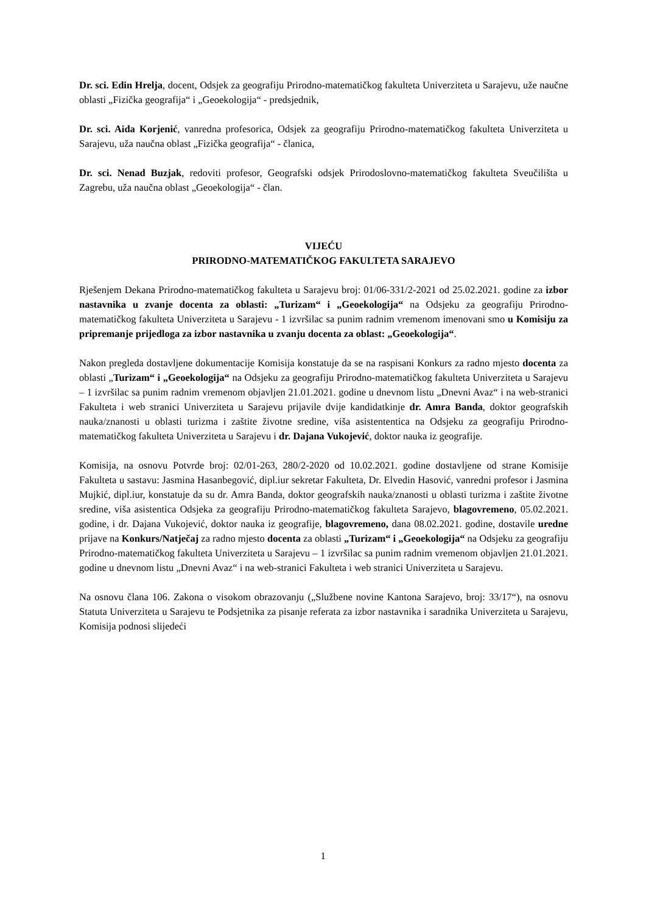Dr. sci. Edin Hrelja, docent, Odsjek za geografiju Prirodno-matematičkog fakulteta Univerziteta u Sarajevu, uže naučne oblasti „Fizička geografija“ i „Geoekologija“ - predsjednik,
Dr. sci. Aida Korjenić, vanredna profesorica, Odsjek za geografiju Prirodno-matematičkog fakulteta Univerziteta u Sarajevu, uža naučna oblast „Fizička geografija“ - članica,
Dr. sci. Nenad Buzjak, redoviti profesor, Geografski odsjek Prirodoslovno-matematičkog fakulteta Sveučilišta u Zagrebu, uža naučna oblast „Geoekologija“ - član.
VIJEĆU
PRIRODNO-MATEMATIČKOG FAKULTETA SARAJEVO
Rješenjem Dekana Prirodno-matematičkog fakulteta u Sarajevu broj: 01/06-331/2-2021 od 25.02.2021. godine za izbor nastavnika u zvanje docenta za oblasti: „Turizam“ i „Geoekologija“ na Odsjeku za geografiju Prirodno-matematičkog fakulteta Univerziteta u Sarajevu - 1 izvršilac sa punim radnim vremenom imenovani smo u Komisiju za pripremanje prijedloga za izbor nastavnika u zvanju docenta za oblast: „Geoekologija“.
Nakon pregleda dostavljene dokumentacije Komisija konstatuje da se na raspisani Konkurs za radno mjesto docenta za oblasti „Turizam“ i „Geoekologija“ na Odsjeku za geografiju Prirodno-matematičkog fakulteta Univerziteta u Sarajevu – 1 izvršilac sa punim radnim vremenom objavljen 21.01.2021. godine u dnevnom listu „Dnevni Avaz“ i na web-stranici Fakulteta i web stranici Univerziteta u Sarajevu prijavile dvije kandidatkinje dr. Amra Banda, doktor geografskih nauka/znanosti u oblasti turizma i zaštite životne sredine, viša asistententica na Odsjeku za geografiju Prirodno-matematičkog fakulteta Univerziteta u Sarajevu i dr. Dajana Vukojević, doktor nauka iz geografije.
Komisija, na osnovu Potvrde broj: 02/01-263, 280/2-2020 od 10.02.2021. godine dostavljene od strane Komisije Fakulteta u sastavu: Jasmina Hasanbegović, dipl.iur sekretar Fakulteta, Dr. Elvedin Hasović, vanredni profesor i Jasmina Mujkić, dipl.iur, konstatuje da su dr. Amra Banda, doktor geografskih nauka/znanosti u oblasti turizma i zaštite životne sredine, viša asistentica Odsjeka za geografiju Prirodno-matematičkog fakulteta Sarajevo, blagovremeno, 05.02.2021. godine, i dr. Dajana Vukojević, doktor nauka iz geografije, blagovremeno, dana 08.02.2021. godine, dostavile uredne prijave na Konkurs/Natječaj za radno mjesto docenta za oblasti „Turizam“ i „Geoekologija“ na Odsjeku za geografiju Prirodno-matematičkog fakulteta Univerziteta u Sarajevu – 1 izvršilac sa punim radnim vremenom objavljen 21.01.2021. godine u dnevnom listu „Dnevni Avaz“ i na web-stranici Fakulteta i web stranici Univerziteta u Sarajevu.
Na osnovu člana 106. Zakona o visokom obrazovanju („Službene novine Kantona Sarajevo, broj: 33/17“), na osnovu Statuta Univerziteta u Sarajevu te Podsjetnika za pisanje referata za izbor nastavnika i saradnika Univerziteta u Sarajevu, Komisija podnosi slijedeći
1